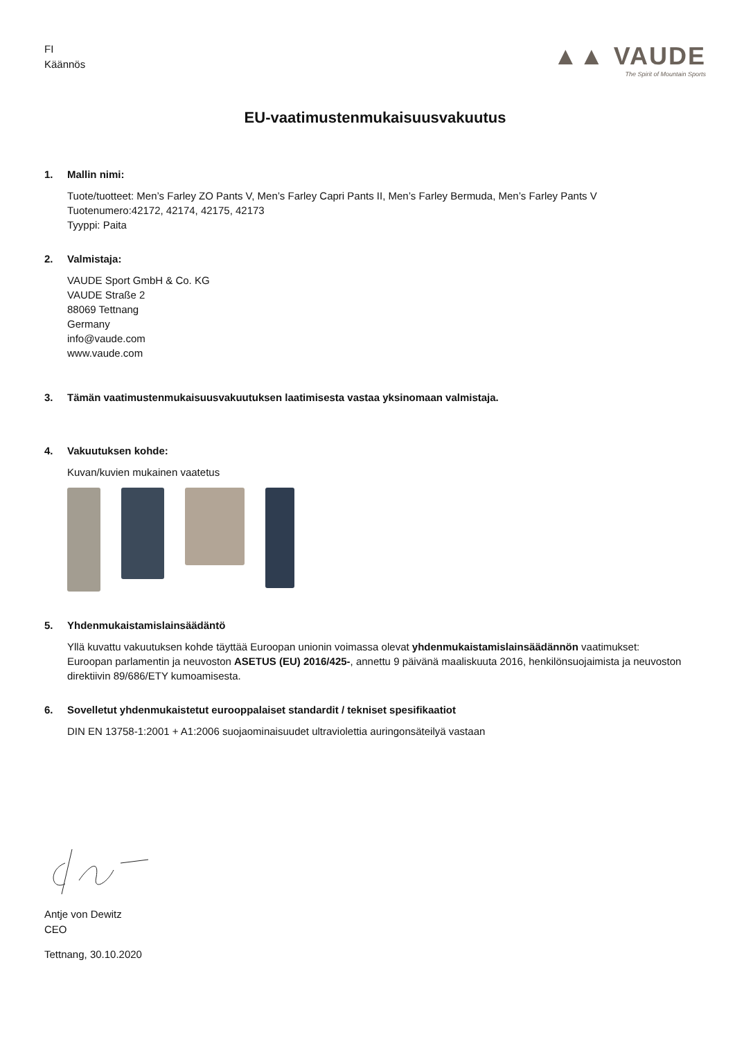FI
Käännös
▲▲ VAUDE
The Spirit of Mountain Sports
EU-vaatimustenmukaisuusvakuutus
1. Mallin nimi:
Tuote/tuotteet: Men’s Farley ZO Pants V, Men’s Farley Capri Pants II, Men’s Farley Bermuda, Men’s Farley Pants V
Tuotenumero:42172, 42174, 42175, 42173
Tyyppi: Paita
2. Valmistaja:
VAUDE Sport GmbH & Co. KG
VAUDE Straße 2
88069 Tettnang
Germany
info@vaude.com
www.vaude.com
3. Tämän vaatimustenmukaisuusvakuutuksen laatimisesta vastaa yksinomaan valmistaja.
4. Vakuutuksen kohde:
Kuvan/kuvien mukainen vaatetus
5. Yhdenmukaistamislainsäädäntö
Yllä kuvattu vakuutuksen kohde täyttää Euroopan unionin voimassa olevat yhdenmukaistamislainsäädännön vaatimukset:
Euroopan parlamentin ja neuvoston ASETUS (EU) 2016/425-, annettu 9 päivänä maaliskuuta 2016, henkilönsuojaimista ja neuvoston direktiivin 89/686/ETY kumoamisesta.
6. Sovelletut yhdenmukaistetut eurooppalaiset standardit / tekniset spesifikaatiot
DIN EN 13758-1:2001 + A1:2006 suojaominaisuudet ultraviolettia auringonsäteilyä vastaan
Antje von Dewitz
CEO
Tettnang, 30.10.2020